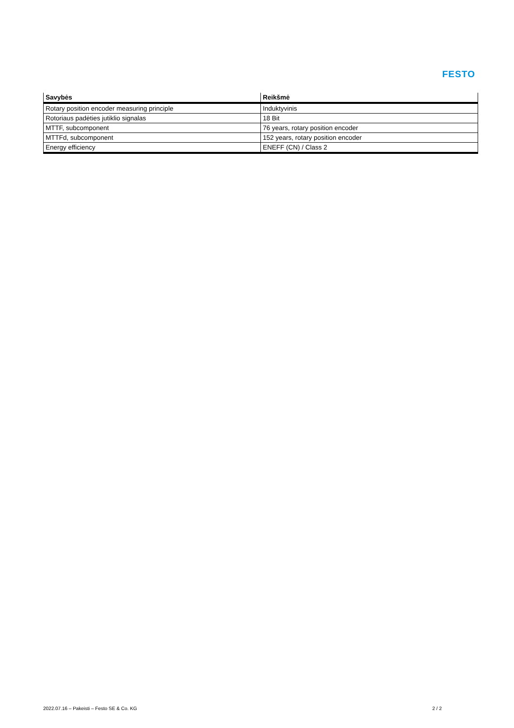FESTO
| Savybės | Reikšmė |
| --- | --- |
| Rotary position encoder measuring principle | Induktyvinis |
| Rotoriaus padėties jutiklio signalas | 18 Bit |
| MTTF, subcomponent | 76 years, rotary position encoder |
| MTTFd, subcomponent | 152 years, rotary position encoder |
| Energy efficiency | ENEFF (CN) / Class 2 |
2022.07.16 – Pakeisti – Festo SE & Co. KG 2 / 2